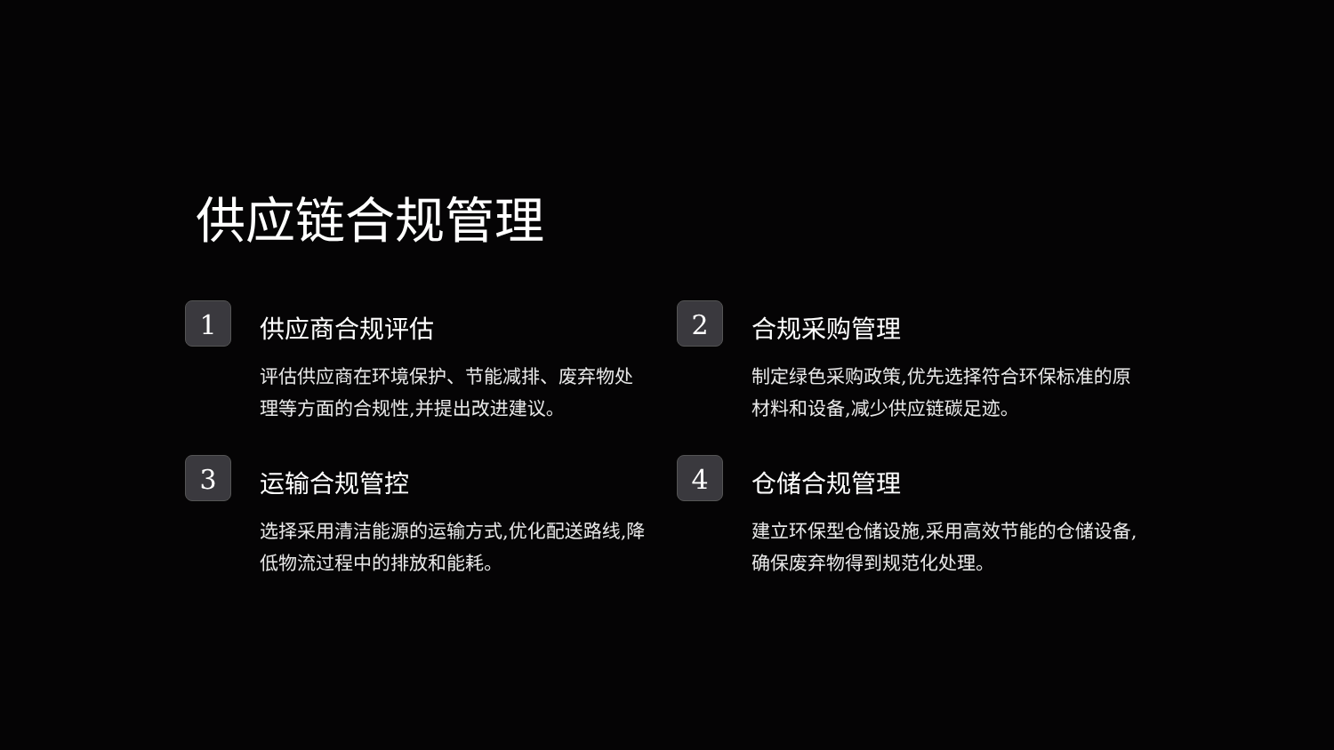供应链合规管理
1
供应商合规评估
评估供应商在环境保护、节能减排、废弃物处理等方面的合规性,并提出改进建议。
2
合规采购管理
制定绿色采购政策,优先选择符合环保标准的原材料和设备,减少供应链碳足迹。
3
运输合规管控
选择采用清洁能源的运输方式,优化配送路线,降低物流过程中的排放和能耗。
4
仓储合规管理
建立环保型仓储设施,采用高效节能的仓储设备,确保废弃物得到规范化处理。